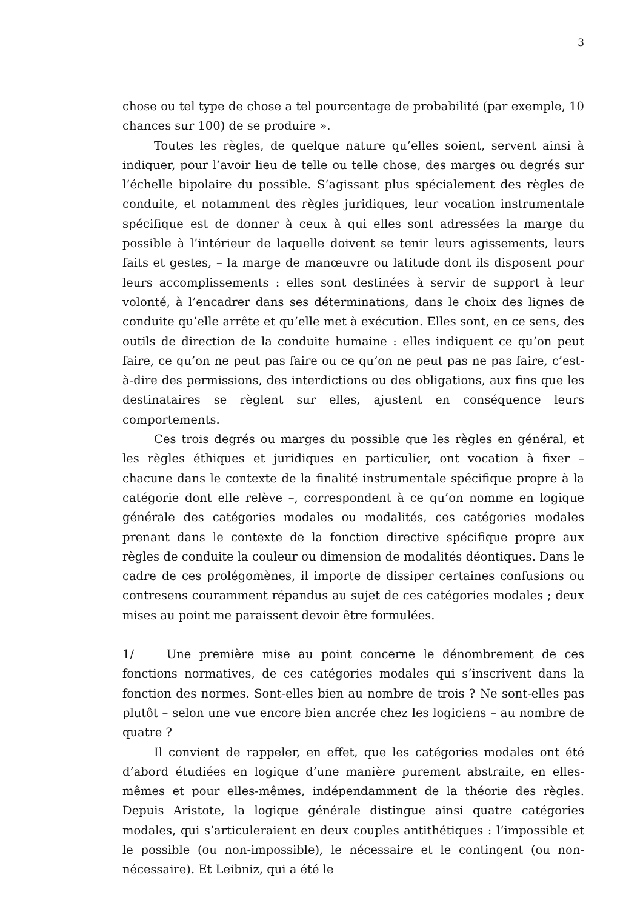3
chose ou tel type de chose a tel pourcentage de probabilité (par exemple, 10 chances sur 100) de se produire ».
Toutes les règles, de quelque nature qu’elles soient, servent ainsi à indiquer, pour l’avoir lieu de telle ou telle chose, des marges ou degrés sur l’échelle bipolaire du possible. S’agissant plus spécialement des règles de conduite, et notamment des règles juridiques, leur vocation instrumentale spécifique est de donner à ceux à qui elles sont adressées la marge du possible à l’intérieur de laquelle doivent se tenir leurs agissements, leurs faits et gestes, – la marge de manœuvre ou latitude dont ils disposent pour leurs accomplissements : elles sont destinées à servir de support à leur volonté, à l’encadrer dans ses déterminations, dans le choix des lignes de conduite qu’elle arrête et qu’elle met à exécution. Elles sont, en ce sens, des outils de direction de la conduite humaine : elles indiquent ce qu’on peut faire, ce qu’on ne peut pas faire ou ce qu’on ne peut pas ne pas faire, c’est-à-dire des permissions, des interdictions ou des obligations, aux fins que les destinataires se règlent sur elles, ajustent en conséquence leurs comportements.
Ces trois degrés ou marges du possible que les règles en général, et les règles éthiques et juridiques en particulier, ont vocation à fixer – chacune dans le contexte de la finalité instrumentale spécifique propre à la catégorie dont elle relève –, correspondent à ce qu’on nomme en logique générale des catégories modales ou modalités, ces catégories modales prenant dans le contexte de la fonction directive spécifique propre aux règles de conduite la couleur ou dimension de modalités déontiques. Dans le cadre de ces prolégomènes, il importe de dissiper certaines confusions ou contresens couramment répandus au sujet de ces catégories modales ; deux mises au point me paraissent devoir être formulées.
1/ Une première mise au point concerne le dénombrement de ces fonctions normatives, de ces catégories modales qui s’inscrivent dans la fonction des normes. Sont-elles bien au nombre de trois ? Ne sont-elles pas plutôt – selon une vue encore bien ancrée chez les logiciens – au nombre de quatre ?
Il convient de rappeler, en effet, que les catégories modales ont été d’abord étudiées en logique d’une manière purement abstraite, en elles-mêmes et pour elles-mêmes, indépendamment de la théorie des règles. Depuis Aristote, la logique générale distingue ainsi quatre catégories modales, qui s’articuleraient en deux couples antithétiques : l’impossible et le possible (ou non-impossible), le nécessaire et le contingent (ou non-nécessaire). Et Leibniz, qui a été le